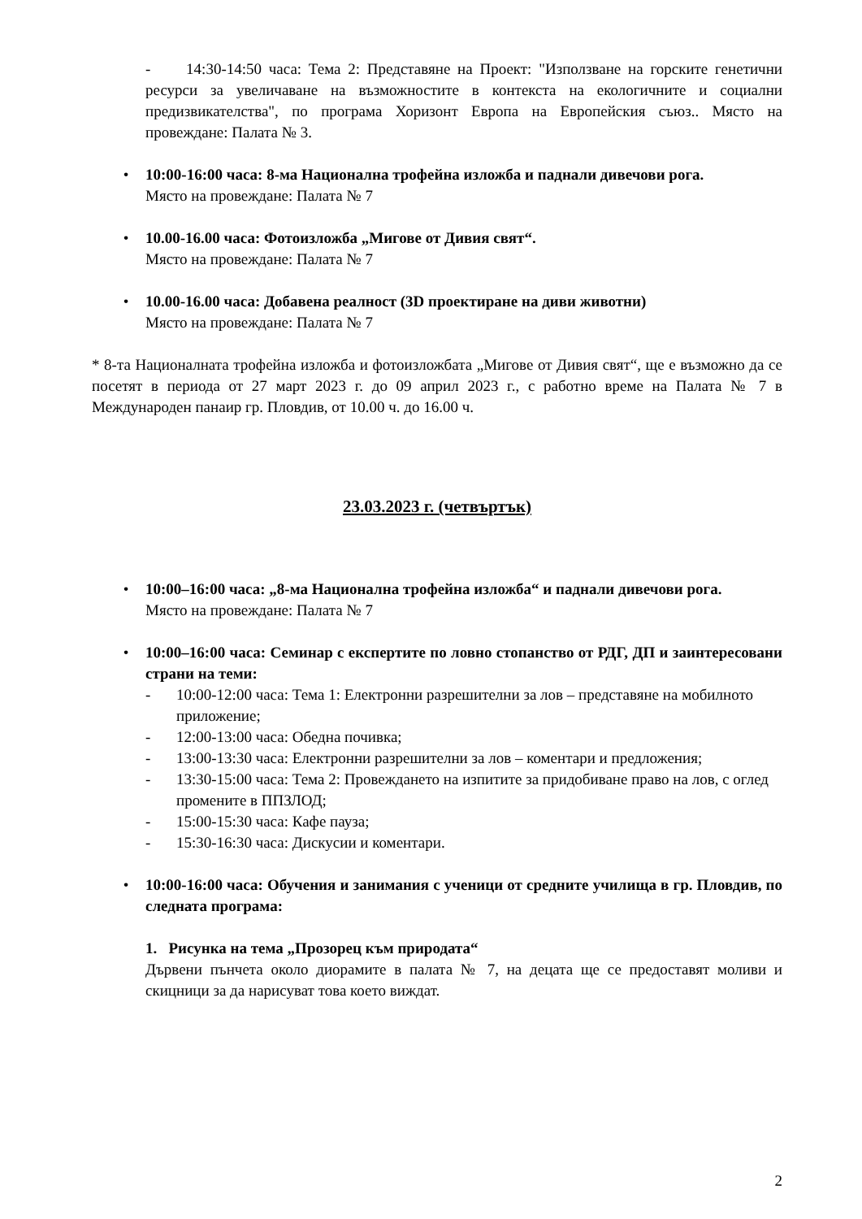- 14:30-14:50 часа: Тема 2: Представяне на Проект: "Използване на горските генетични ресурси за увеличаване на възможностите в контекста на екологичните и социални предизвикателства", по програма Хоризонт Европа на Европейския съюз.. Място на провеждане: Палата № 3.
• 10:00-16:00 часа: 8-ма Национална трофейна изложба и паднали дивечови рога.
Място на провеждане: Палата № 7
• 10.00-16.00 часа: Фотоизложба „Мигове от Дивия свят“.
Място на провеждане: Палата № 7
• 10.00-16.00 часа: Добавена реалност (3D проектиране на диви животни)
Място на провеждане: Палата № 7
* 8-та Националната трофейна изложба и фотоизложбата „Мигове от Дивия свят“, ще е възможно да се посетят в периода от 27 март 2023 г. до 09 април 2023 г., с работно време на Палата № 7 в Международен панаир гр. Пловдив, от 10.00 ч. до 16.00 ч.
23.03.2023 г. (четвъртък)
• 10:00–16:00 часа: „8-ма Национална трофейна изложба“ и паднали дивечови рога.
Място на провеждане: Палата № 7
• 10:00–16:00 часа: Семинар с експертите по ловно стопанство от РДГ, ДП и заинтересовани страни на теми:
- 10:00-12:00 часа: Тема 1: Електронни разрешителни за лов – представяне на мобилното приложение;
- 12:00-13:00 часа: Обедна почивка;
- 13:00-13:30 часа: Електронни разрешителни за лов – коментари и предложения;
- 13:30-15:00 часа: Тема 2: Провеждането на изпитите за придобиване право на лов, с оглед промените в ППЗЛОД;
- 15:00-15:30 часа: Кафе пауза;
- 15:30-16:30 часа: Дискусии и коментари.
• 10:00-16:00 часа: Обучения и занимания с ученици от средните училища в гр. Пловдив, по следната програма:
1. Рисунка на тема „Прозорец към природата“
Дървени пънчета около диорамите в палата № 7, на децата ще се предоставят моливи и скицници за да нарисуват това което виждат.
2